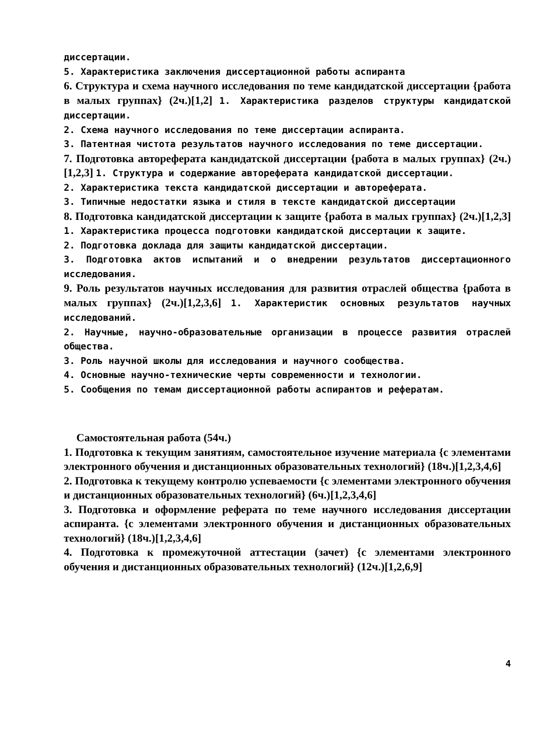диссертации.
5. Характеристика заключения диссертационной работы аспиранта
6. Структура и схема научного исследования по теме кандидатской диссертации {работа в малых группах} (2ч.)[1,2] 1. Характеристика разделов структуры кандидатской диссертации.
2. Схема научного исследования по теме диссертации аспиранта.
3. Патентная чистота результатов научного исследования по теме диссертации.
7. Подготовка автореферата кандидатской диссертации {работа в малых группах} (2ч.)[1,2,3] 1. Структура и содержание автореферата кандидатской диссертации.
2. Характеристика текста кандидатской диссертации и автореферата.
3. Типичные недостатки языка и стиля в тексте кандидатской диссертации
8. Подготовка кандидатской диссертации к защите {работа в малых группах} (2ч.)[1,2,3] 1. Характеристика процесса подготовки кандидатской диссертации к защите.
2. Подготовка доклада для защиты кандидатской диссертации.
3. Подготовка актов испытаний и о внедрении результатов диссертационного исследования.
9. Роль результатов научных исследования для развития отраслей общества {работа в малых группах} (2ч.)[1,2,3,6] 1. Характеристик основных результатов научных исследований.
2. Научные, научно-образовательные организации в процессе развития отраслей общества.
3. Роль научной школы для исследования и научного сообщества.
4. Основные научно-технические черты современности и технологии.
5. Сообщения по темам диссертационной работы аспирантов и рефератам.
Самостоятельная работа (54ч.)
1. Подготовка к текущим занятиям, самостоятельное изучение материала {с элементами электронного обучения и дистанционных образовательных технологий} (18ч.)[1,2,3,4,6]
2. Подготовка к текущему контролю успеваемости {с элементами электронного обучения и дистанционных образовательных технологий} (6ч.)[1,2,3,4,6]
3. Подготовка и оформление реферата по теме научного исследования диссертации аспиранта. {с элементами электронного обучения и дистанционных образовательных технологий} (18ч.)[1,2,3,4,6]
4. Подготовка к промежуточной аттестации (зачет) {с элементами электронного обучения и дистанционных образовательных технологий} (12ч.)[1,2,6,9]
4